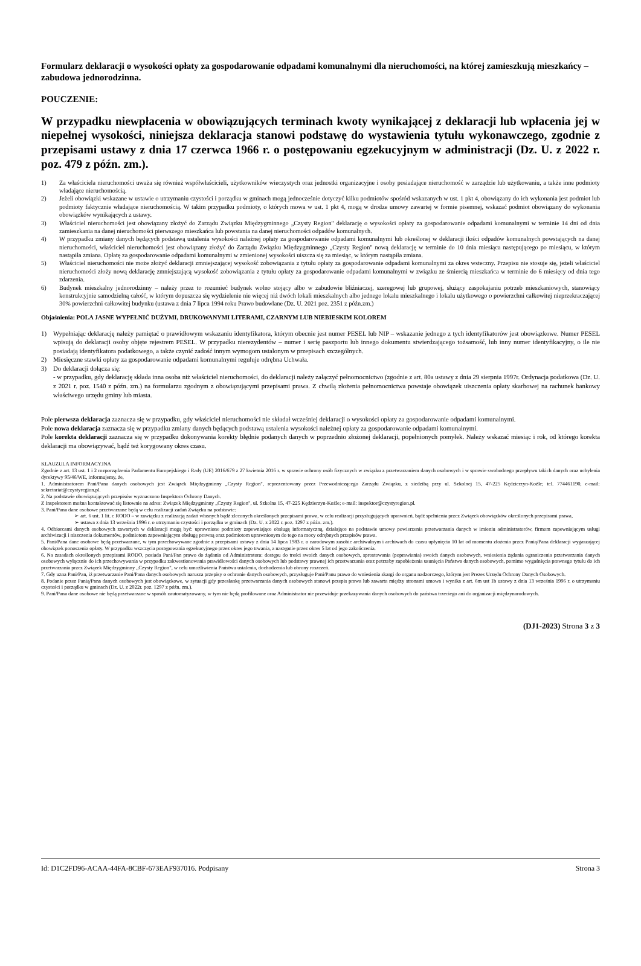Formularz deklaracji o wysokości opłaty za gospodarowanie odpadami komunalnymi dla nieruchomości, na której zamieszkują mieszkańcy – zabudowa jednorodzinna.
POUCZENIE:
W przypadku niewpłacenia w obowiązujących terminach kwoty wynikającej z deklaracji lub wpłacenia jej w niepełnej wysokości, niniejsza deklaracja stanowi podstawę do wystawienia tytułu wykonawczego, zgodnie z przepisami ustawy z dnia 17 czerwca 1966 r. o postępowaniu egzekucyjnym w administracji (Dz. U. z 2022 r. poz. 479 z późn. zm.).
1) Za właściciela nieruchomości uważa się również współwłaścicieli, użytkowników wieczystych oraz jednostki organizacyjne i osoby posiadające nieruchomość w zarządzie lub użytkowaniu, a także inne podmioty władające nieruchomością.
2) Jeżeli obowiązki wskazane w ustawie o utrzymaniu czystości i porządku w gminach mogą jednocześnie dotyczyć kilku podmiotów spośród wskazanych w ust. 1 pkt 4, obowiązany do ich wykonania jest podmiot lub podmioty faktycznie władające nieruchomością. W takim przypadku podmioty, o których mowa w ust. 1 pkt 4, mogą w drodze umowy zawartej w formie pisemnej, wskazać podmiot obowiązany do wykonania obowiązków wynikających z ustawy.
3) Właściciel nieruchomości jest obowiązany złożyć do Zarządu Związku Międzygminnego „Czysty Region" deklarację o wysokości opłaty za gospodarowanie odpadami komunalnymi w terminie 14 dni od dnia zamieszkania na danej nieruchomości pierwszego mieszkańca lub powstania na danej nieruchomości odpadów komunalnych.
4) W przypadku zmiany danych będących podstawą ustalenia wysokości należnej opłaty za gospodarowanie odpadami komunalnymi lub określonej w deklaracji ilości odpadów komunalnych powstających na danej nieruchomości, właściciel nieruchomości jest obowiązany złożyć do Zarządu Związku Międzygminnego „Czysty Region" nową deklarację w terminie do 10 dnia miesiąca następującego po miesiącu, w którym nastąpiła zmiana. Opłatę za gospodarowanie odpadami komunalnymi w zmienionej wysokości uiszcza się za miesiąc, w którym nastąpiła zmiana.
5) Właściciel nieruchomości nie może złożyć deklaracji zmniejszającej wysokość zobowiązania z tytułu opłaty za gospodarowanie odpadami komunalnymi za okres wsteczny. Przepisu nie stosuje się, jeżeli właściciel nieruchomości złoży nową deklarację zmniejszającą wysokość zobowiązania z tytułu opłaty za gospodarowanie odpadami komunalnymi w związku ze śmiercią mieszkańca w terminie do 6 miesięcy od dnia tego zdarzenia.
6) Budynek mieszkalny jednorodzinny – należy przez to rozumieć budynek wolno stojący albo w zabudowie bliźniaczej, szeregowej lub grupowej, służący zaspokajaniu potrzeb mieszkaniowych, stanowiący konstrukcyjnie samodzielną całość, w którym dopuszcza się wydzielenie nie więcej niż dwóch lokali mieszkalnych albo jednego lokalu mieszkalnego i lokalu użytkowego o powierzchni całkowitej nieprzekraczającej 30% powierzchni całkowitej budynku (ustawa z dnia 7 lipca 1994 roku Prawo budowlane (Dz. U. 2021 poz. 2351 z późn.zm.)
Objaśnienia: POLA JASNE WYPEŁNIĆ DUŻYMI, DRUKOWANYMI LITERAMI, CZARNYM LUB NIEBIESKIM KOLOREM
1) Wypełniając deklarację należy pamiętać o prawidłowym wskazaniu identyfikatora, którym obecnie jest numer PESEL lub NIP – wskazanie jednego z tych identyfikatorów jest obowiązkowe. Numer PESEL wpisują do deklaracji osoby objęte rejestrem PESEL. W przypadku nierezydentów – numer i serię paszportu lub innego dokumentu stwierdzającego tożsamość, lub inny numer identyfikacyjny, o ile nie posiadają identyfikatora podatkowego, a także czynić zadość innym wymogom ustalonym w przepisach szczególnych.
2) Miesięczne stawki opłaty za gospodarowanie odpadami komunalnymi reguluje odrębna Uchwała.
3) Do deklaracji dołącza się:
- w przypadku, gdy deklarację składa inna osoba niż właściciel nieruchomości, do deklaracji należy załączyć pełnomocnictwo (zgodnie z art. 80a ustawy z dnia 29 sierpnia 1997r. Ordynacja podatkowa (Dz. U. z 2021 r. poz. 1540 z późn. zm.) na formularzu zgodnym z obowiązującymi przepisami prawa. Z chwilą złożenia pełnomocnictwa powstaje obowiązek uiszczenia opłaty skarbowej na rachunek bankowy właściwego urzędu gminy lub miasta.
Pole pierwsza deklaracja zaznacza się w przypadku, gdy właściciel nieruchomości nie składał wcześniej deklaracji o wysokości opłaty za gospodarowanie odpadami komunalnymi.
Pole nowa deklaracja zaznacza się w przypadku zmiany danych będących podstawą ustalenia wysokości należnej opłaty za gospodarowanie odpadami komunalnymi.
Pole korekta deklaracji zaznacza się w przypadku dokonywania korekty błędnie podanych danych w poprzednio złożonej deklaracji, popełnionych pomyłek. Należy wskazać miesiąc i rok, od którego korekta deklaracji ma obowiązywać, bądź też korygowany okres czasu.
KLAUZULA INFORMACYJNA
Zgodnie z art. 13 ust. 1 i 2 rozporządzenia Parlamentu Europejskiego i Rady (UE) 2016/679 z 27 kwietnia 2016 r. w sprawie ochrony osób fizycznych w związku z przetwarzaniem danych osobowych i w sprawie swobodnego przepływu takich danych oraz uchylenia dyrektywy 95/46/WE, informujemy, że,
1. Administratorem Pani/Pana danych osobowych jest Związek Międzygminny „Czysty Region", reprezentowany przez Przewodniczącego Zarządu Związku, z siedzibą przy ul. Szkolnej 15, 47-225 Kędzierzyn-Koźle; tel. 774461190, e-mail: sekretariat@czystyregion.pl.
2. Na podstawie obowiązujących przepisów wyznaczono Inspektora Ochrony Danych.
Z Inspektorem można kontaktować się listownie na adres: Związek Międzygminny „Czysty Region", ul. Szkolna 15, 47-225 Kędzierzyn-Koźle; e-mail: inspektor@czystyregion.pl.
3. Pani/Pana dane osobowe przetwarzane będą w celu realizacji zadań Związku na podstawie:
➢ art. 6 ust. 1 lit. c RODO – w zawiązku z realizacją zadań własnych bądź zleconych określonych przepisami prawa, w celu realizacji przysługujących uprawnień, bądź spełnienia przez Związek obowiązków określonych przepisami prawa,
➢ ustawa z dnia 13 września 1996 r. o utrzymaniu czystości i porządku w gminach (Dz. U. z 2022 r. poz. 1297 z późn. zm.).
4. Odbiorcami danych osobowych zawartych w deklaracji mogą być: uprawnione podmioty zapewniające obsługę informatyczną, działające na podstawie umowy powierzenia przetwarzania danych w imieniu administratorów, firmom zapewniającym usługi archiwizacji i niszczenia dokumentów, podmiotom zapewniającym obsługę prawną oraz podmiotom uprawnionym do tego na mocy odrębnych przepisów prawa.
5. Pani/Pana dane osobowe będą przetwarzane, w tym przechowywane zgodnie z przepisami ustawy z dnia 14 lipca 1983 r. o narodowym zasobie archiwalnym i archiwach do czasu upłynięcia 10 lat od momentu złożenia przez Panią/Pana deklaracji wygaszającej obowiązek ponoszenia opłaty. W przypadku wszczęcia postępowania egzekucyjnego przez okres jego trwania, a następnie przez okres 5 lat od jego zakończenia.
6. Na zasadach określonych przepisami RODO, posiada Pani/Pan prawo do żądania od Administratora: dostępu do treści swoich danych osobowych, sprostowania (poprawiania) swoich danych osobowych, wniesienia żądania ograniczenia przetwarzania danych osobowych wyłącznie do ich przechowywania w przypadku zakwestionowania prawidłowości danych osobowych lub podstawy prawnej ich przetwarzania oraz potrzeby zapobieżenia usunięcia Państwa danych osobowych, pomimo wygaśnięcia prawnego tytułu do ich przetwarzania przez Związek Międzygminny „Czysty Region", w celu umożliwienia Państwu ustalenia, dochodzenia lub obrony roszczeń.
7. Gdy uzna Pani/Pan, iż przetwarzanie Pani/Pana danych osobowych narusza przepisy o ochronie danych osobowych, przysługuje Pani/Panu prawo do wniesienia skargi do organu nadzorczego, którym jest Prezes Urzędu Ochrony Danych Osobowych.
8. Podanie przez Panią/Pana danych osobowych jest obowiązkowe, w sytuacji gdy przesłankę przetwarzania danych osobowych stanowi przepis prawa lub zawarta między stronami umowa i wynika z art. 6m ust 1b ustawy z dnia 13 września 1996 r. o utrzymaniu czystości i porządku w gminach (Dz. U. z 2022r. poz. 1297 z późn. zm.).
9. Pani/Pana dane osobowe nie będą przetwarzane w sposób zautomatyzowany, w tym nie będą profilowane oraz Administrator nie przewiduje przekazywania danych osobowych do państwa trzeciego ani do organizacji międzynarodowych.
(DJ1-2023) Strona 3 z 3
Id: D1C2FD96-ACAA-44FA-8CBF-673EAF937016. Podpisany Strona 3